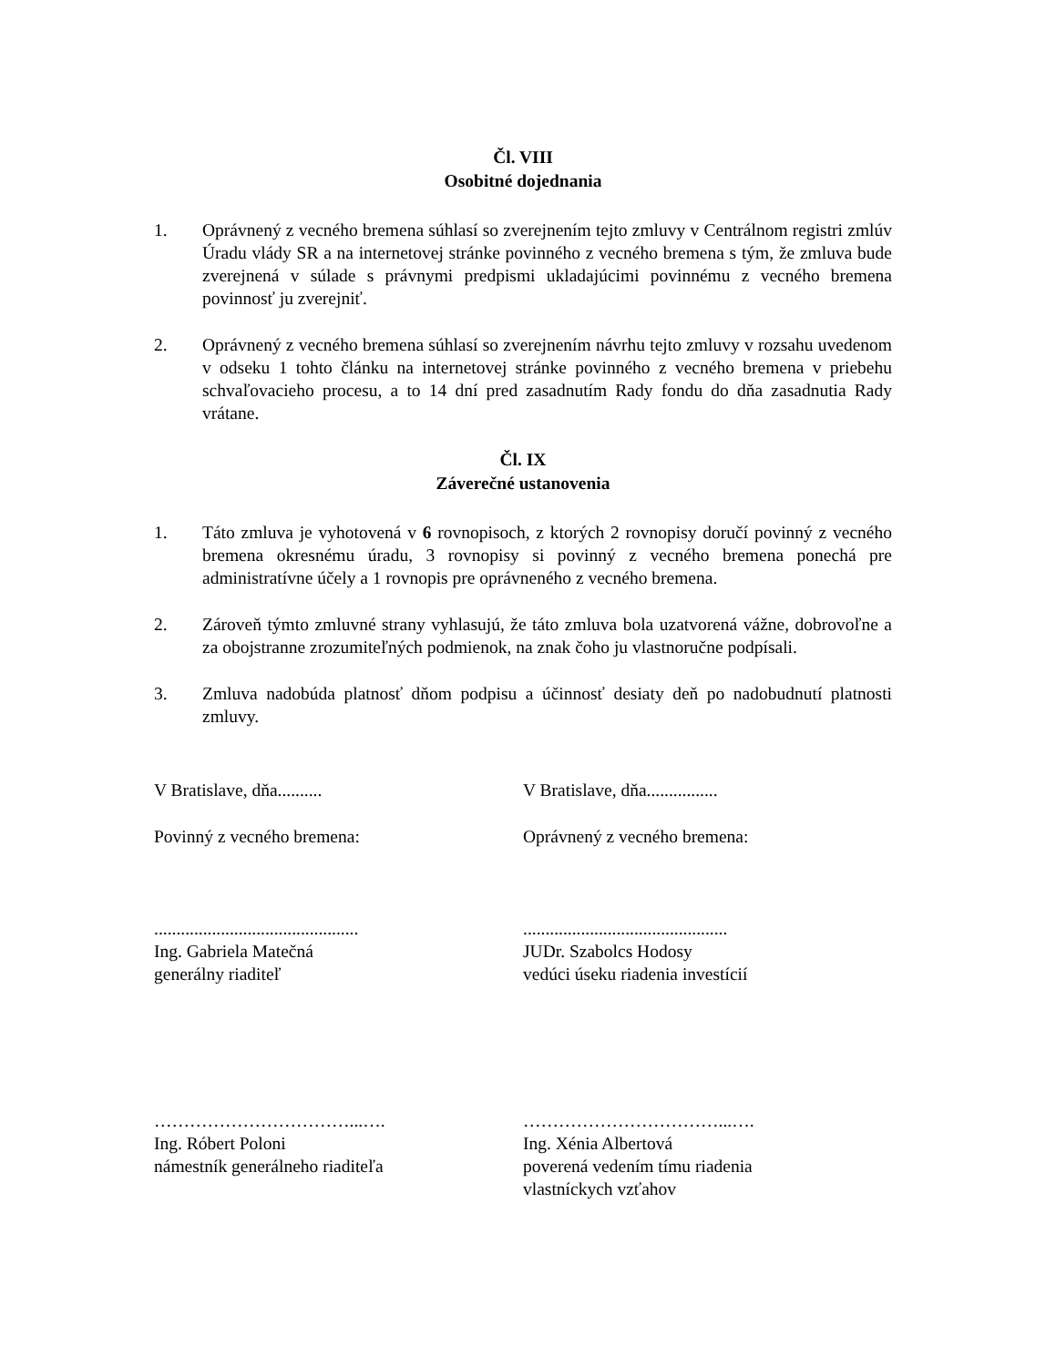Čl. VIII
Osobitné dojednania
1. Oprávnený z vecného bremena súhlasí so zverejnením tejto zmluvy v Centrálnom registri zmlúv Úradu vlády SR a na internetovej stránke povinného z vecného bremena s tým, že zmluva bude zverejnená v súlade s právnymi predpismi ukladajúcimi povinnému z vecného bremena povinnosť ju zverejniť.
2. Oprávnený z vecného bremena súhlasí so zverejnením návrhu tejto zmluvy v rozsahu uvedenom v odseku 1 tohto článku na internetovej stránke povinného z vecného bremena v priebehu schvaľovacieho procesu, a to 14 dní pred zasadnutím Rady fondu do dňa zasadnutia Rady vrátane.
Čl. IX
Záverečné ustanovenia
1. Táto zmluva je vyhotovená v 6 rovnopisoch, z ktorých 2 rovnopisy doručí povinný z vecného bremena okresnému úradu, 3 rovnopisy si povinný z vecného bremena ponechá pre administratívne účely a 1 rovnopis pre oprávneného z vecného bremena.
2. Zároveň týmto zmluvné strany vyhlasujú, že táto zmluva bola uzatvorená vážne, dobrovoľne a za obojstranne zrozumiteľných podmienok, na znak čoho ju vlastnoručne podpísali.
3. Zmluva nadobúda platnosť dňom podpisu a účinnosť desiaty deň po nadobudnutí platnosti zmluvy.
V Bratislave, dňa.......... V Bratislave, dňa................
Povinný z vecného bremena: Oprávnený z vecného bremena:
..............................................
Ing. Gabriela Matečná
generálny riaditeľ
..............................................
JUDr. Szabolcs Hodosy
vedúci úseku riadenia investícií
……………………………...….
Ing. Róbert Poloni
námestník generálneho riaditeľa
……………………………...….
Ing. Xénia Albertová
poverená vedením tímu riadenia
vlastníckych vzťahov